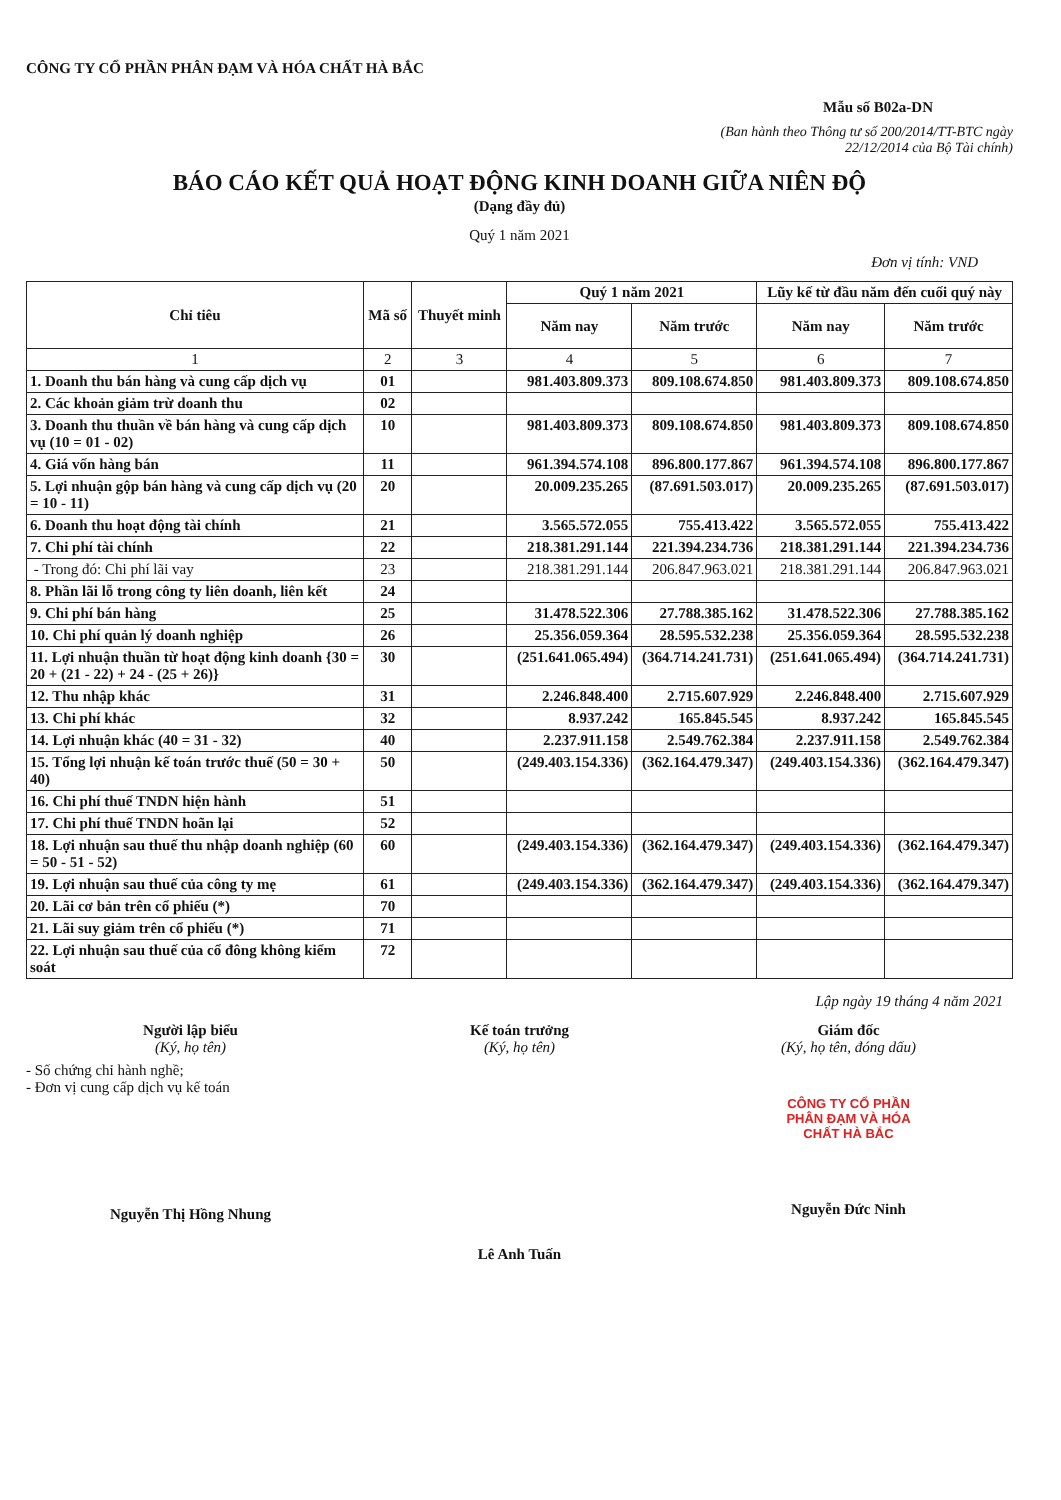CÔNG TY CỔ PHẦN PHÂN ĐẠM VÀ HÓA CHẤT HÀ BẮC
Mẫu số B02a-DN
(Ban hành theo Thông tư số 200/2014/TT-BTC ngày
22/12/2014 của Bộ Tài chính)
BÁO CÁO KẾT QUẢ HOẠT ĐỘNG KINH DOANH GIỮA NIÊN ĐỘ
(Dạng đầy đủ)
Quý 1 năm 2021
Đơn vị tính: VND
| Chỉ tiêu | Mã số | Thuyết minh | Quý 1 năm 2021 | | Lũy kế từ đầu năm đến cuối quý này | |
| --- | --- | --- | --- | --- | --- | --- |
| | | | Năm nay | Năm trước | Năm nay | Năm trước |
| 1 | 2 | 3 | 4 | 5 | 6 | 7 |
| 1. Doanh thu bán hàng và cung cấp dịch vụ | 01 | | 981.403.809.373 | 809.108.674.850 | 981.403.809.373 | 809.108.674.850 |
| 2. Các khoản giảm trừ doanh thu | 02 | | | | | |
| 3. Doanh thu thuần về bán hàng và cung cấp dịch vụ (10 = 01 - 02) | 10 | | 981.403.809.373 | 809.108.674.850 | 981.403.809.373 | 809.108.674.850 |
| 4. Giá vốn hàng bán | 11 | | 961.394.574.108 | 896.800.177.867 | 961.394.574.108 | 896.800.177.867 |
| 5. Lợi nhuận gộp bán hàng và cung cấp dịch vụ (20 = 10 - 11) | 20 | | 20.009.235.265 | (87.691.503.017) | 20.009.235.265 | (87.691.503.017) |
| 6. Doanh thu hoạt động tài chính | 21 | | 3.565.572.055 | 755.413.422 | 3.565.572.055 | 755.413.422 |
| 7. Chi phí tài chính | 22 | | 218.381.291.144 | 221.394.234.736 | 218.381.291.144 | 221.394.234.736 |
| - Trong đó: Chi phí lãi vay | 23 | | 218.381.291.144 | 206.847.963.021 | 218.381.291.144 | 206.847.963.021 |
| 8. Phần lãi lỗ trong công ty liên doanh, liên kết | 24 | | | | | |
| 9. Chi phí bán hàng | 25 | | 31.478.522.306 | 27.788.385.162 | 31.478.522.306 | 27.788.385.162 |
| 10. Chi phí quản lý doanh nghiệp | 26 | | 25.356.059.364 | 28.595.532.238 | 25.356.059.364 | 28.595.532.238 |
| 11. Lợi nhuận thuần từ hoạt động kinh doanh {30 = 20 + (21 - 22) + 24 - (25 + 26)} | 30 | | (251.641.065.494) | (364.714.241.731) | (251.641.065.494) | (364.714.241.731) |
| 12. Thu nhập khác | 31 | | 2.246.848.400 | 2.715.607.929 | 2.246.848.400 | 2.715.607.929 |
| 13. Chi phí khác | 32 | | 8.937.242 | 165.845.545 | 8.937.242 | 165.845.545 |
| 14. Lợi nhuận khác (40 = 31 - 32) | 40 | | 2.237.911.158 | 2.549.762.384 | 2.237.911.158 | 2.549.762.384 |
| 15. Tổng lợi nhuận kế toán trước thuế (50 = 30 + 40) | 50 | | (249.403.154.336) | (362.164.479.347) | (249.403.154.336) | (362.164.479.347) |
| 16. Chi phí thuế TNDN hiện hành | 51 | | | | | |
| 17. Chi phí thuế TNDN hoãn lại | 52 | | | | | |
| 18. Lợi nhuận sau thuế thu nhập doanh nghiệp (60 = 50 - 51 - 52) | 60 | | (249.403.154.336) | (362.164.479.347) | (249.403.154.336) | (362.164.479.347) |
| 19. Lợi nhuận sau thuế của công ty mẹ | 61 | | (249.403.154.336) | (362.164.479.347) | (249.403.154.336) | (362.164.479.347) |
| 20. Lãi cơ bản trên cổ phiếu (*) | 70 | | | | | |
| 21. Lãi suy giảm trên cổ phiếu (*) | 71 | | | | | |
| 22. Lợi nhuận sau thuế của cổ đông không kiểm soát | 72 | | | | | |
Lập ngày 19 tháng 4 năm 2021
Người lập biểu
(Ký, họ tên)
- Số chứng chỉ hành nghề;
- Đơn vị cung cấp dịch vụ kế toán
Nguyễn Thị Hồng Nhung
Kế toán trưởng
(Ký, họ tên)
Lê Anh Tuấn
Giám đốc
(Ký, họ tên, đóng dấu)
CÔNG TY CỔ PHẦN PHÂN ĐẠM VÀ HÓA CHẤT HÀ BẮC
Nguyễn Đức Ninh